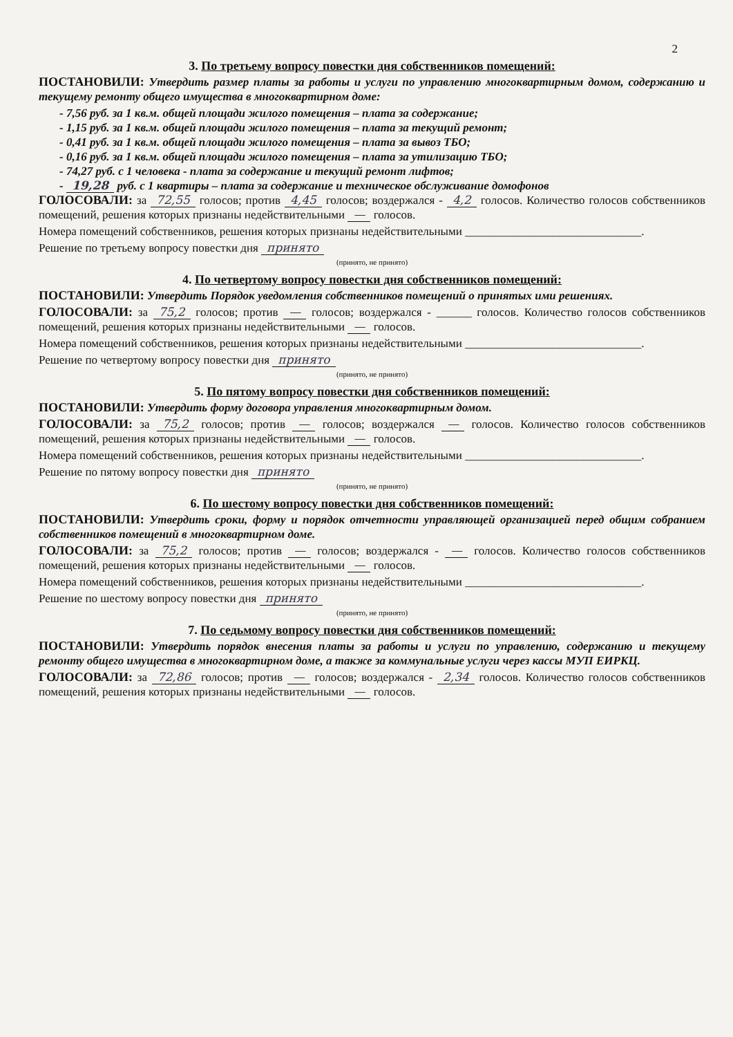2
3. По третьему вопросу повестки дня собственников помещений:
ПОСТАНОВИЛИ: Утвердить размер платы за работы и услуги по управлению многоквартирным домом, содержанию и текущему ремонту общего имущества в многоквартирном доме:
- 7,56 руб. за 1 кв.м. общей площади жилого помещения – плата за содержание;
- 1,15 руб. за 1 кв.м. общей площади жилого помещения – плата за текущий ремонт;
- 0,41 руб. за 1 кв.м. общей площади жилого помещения – плата за вывоз ТБО;
- 0,16 руб. за 1 кв.м. общей площади жилого помещения – плата за утилизацию ТБО;
- 74,27 руб. с 1 человека - плата за содержание и текущий ремонт лифтов;
- 19,28 руб. с 1 квартиры – плата за содержание и техническое обслуживание домофонов
ГОЛОСОВАЛИ: за 72,55 голосов; против 4,45 голосов; воздержался - 4,2 голосов. Количество голосов собственников помещений, решения которых признаны недействительными — голосов.
Номера помещений собственников, решения которых признаны недействительными ______________________________.
Решение по третьему вопросу повестки дня принято
(принято, не принято)
4. По четвертому вопросу повестки дня собственников помещений:
ПОСТАНОВИЛИ: Утвердить Порядок уведомления собственников помещений о принятых ими решениях.
ГОЛОСОВАЛИ: за 75,2 голосов; против — голосов; воздержался - ______ голосов. Количество голосов собственников помещений, решения которых признаны недействительными — голосов.
Номера помещений собственников, решения которых признаны недействительными ______________________________.
Решение по четвертому вопросу повестки дня принято
(принято, не принято)
5. По пятому вопросу повестки дня собственников помещений:
ПОСТАНОВИЛИ: Утвердить форму договора управления многоквартирным домом.
ГОЛОСОВАЛИ: за 75,2 голосов; против — голосов; воздержался — голосов. Количество голосов собственников помещений, решения которых признаны недействительными — голосов.
Номера помещений собственников, решения которых признаны недействительными ______________________________.
Решение по пятому вопросу повестки дня принято
(принято, не принято)
6. По шестому вопросу повестки дня собственников помещений:
ПОСТАНОВИЛИ: Утвердить сроки, форму и порядок отчетности управляющей организацией перед общим собранием собственников помещений в многоквартирном доме.
ГОЛОСОВАЛИ: за 75,2 голосов; против — голосов; воздержался - — голосов. Количество голосов собственников помещений, решения которых признаны недействительными — голосов.
Номера помещений собственников, решения которых признаны недействительными ______________________________.
Решение по шестому вопросу повестки дня принято
(принято, не принято)
7. По седьмому вопросу повестки дня собственников помещений:
ПОСТАНОВИЛИ: Утвердить порядок внесения платы за работы и услуги по управлению, содержанию и текущему ремонту общего имущества в многоквартирном доме, а также за коммунальные услуги через кассы МУП ЕИРКЦ.
ГОЛОСОВАЛИ: за 72,86 голосов; против — голосов; воздержался - 2,34 голосов. Количество голосов собственников помещений, решения которых признаны недействительными — голосов.